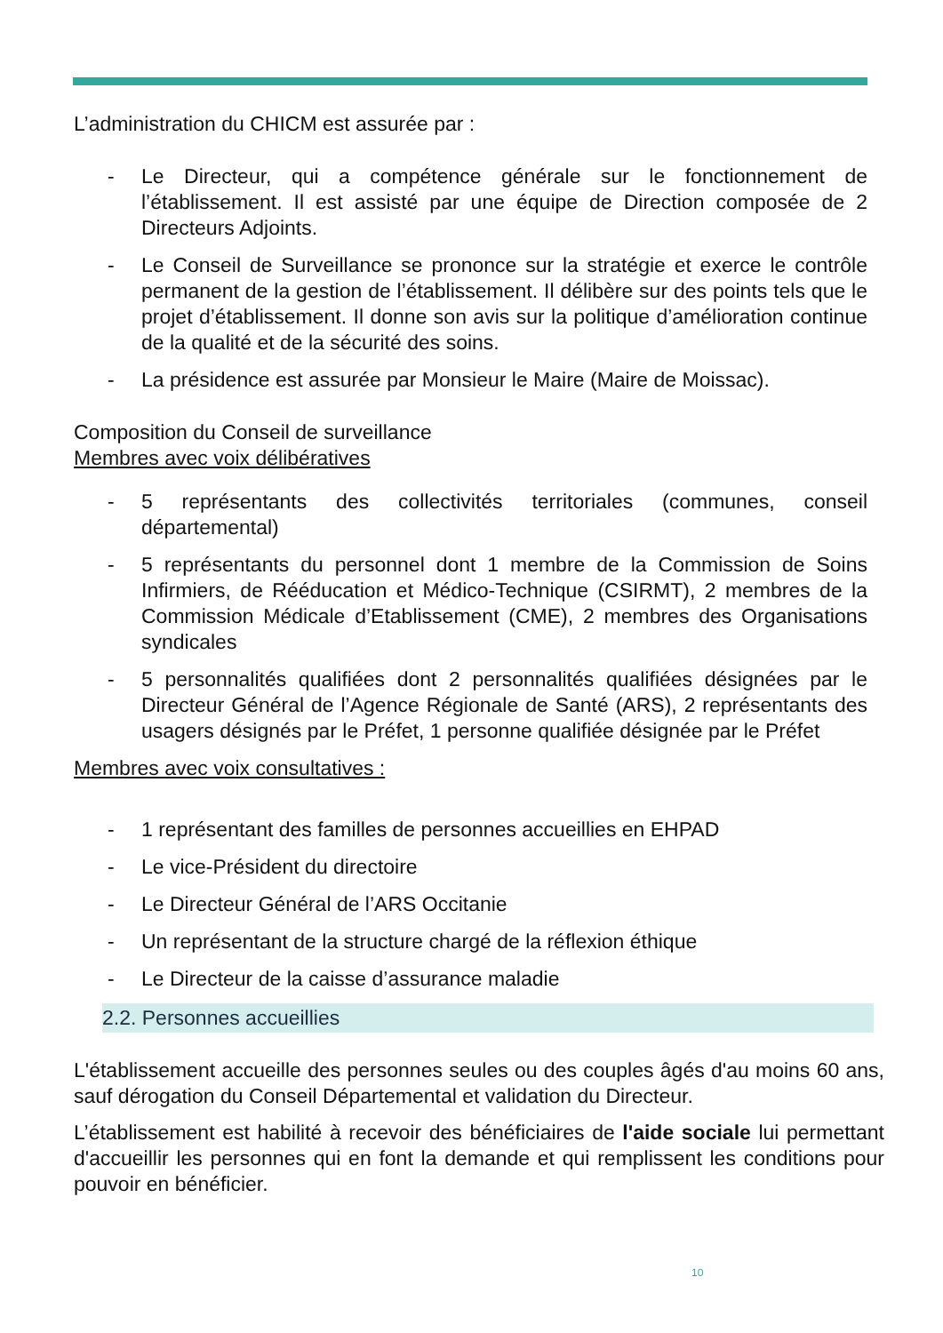L’administration du CHICM est assurée par :
- Le Directeur, qui a compétence générale sur le fonctionnement de l’établissement. Il est assisté par une équipe de Direction composée de 2 Directeurs Adjoints.
- Le Conseil de Surveillance se prononce sur la stratégie et exerce le contrôle permanent de la gestion de l’établissement. Il délibère sur des points tels que le projet d’établissement. Il donne son avis sur la politique d’amélioration continue de la qualité et de la sécurité des soins.
- La présidence est assurée par Monsieur le Maire (Maire de Moissac).
Composition du Conseil de surveillance
Membres avec voix délibératives
- 5 représentants des collectivités territoriales (communes, conseil départemental)
- 5 représentants du personnel dont 1 membre de la Commission de Soins Infirmiers, de Rééducation et Médico-Technique (CSIRMT), 2 membres de la Commission Médicale d’Etablissement (CME), 2 membres des Organisations syndicales
- 5 personnalités qualifiées dont 2 personnalités qualifiées désignées par le Directeur Général de l’Agence Régionale de Santé (ARS), 2 représentants des usagers désignés par le Préfet, 1 personne qualifiée désignée par le Préfet
Membres avec voix consultatives :
- 1 représentant des familles de personnes accueillies en EHPAD
- Le vice-Président du directoire
- Le Directeur Général de l’ARS Occitanie
- Un représentant de la structure chargé de la réflexion éthique
- Le Directeur de la caisse d’assurance maladie
2.2. Personnes accueillies
L'établissement accueille des personnes seules ou des couples âgés d'au moins 60 ans, sauf dérogation du Conseil Départemental et validation du Directeur.
L’établissement est habilité à recevoir des bénéficiaires de l'aide sociale lui permettant d'accueillir les personnes qui en font la demande et qui remplissent les conditions pour pouvoir en bénéficier.
10